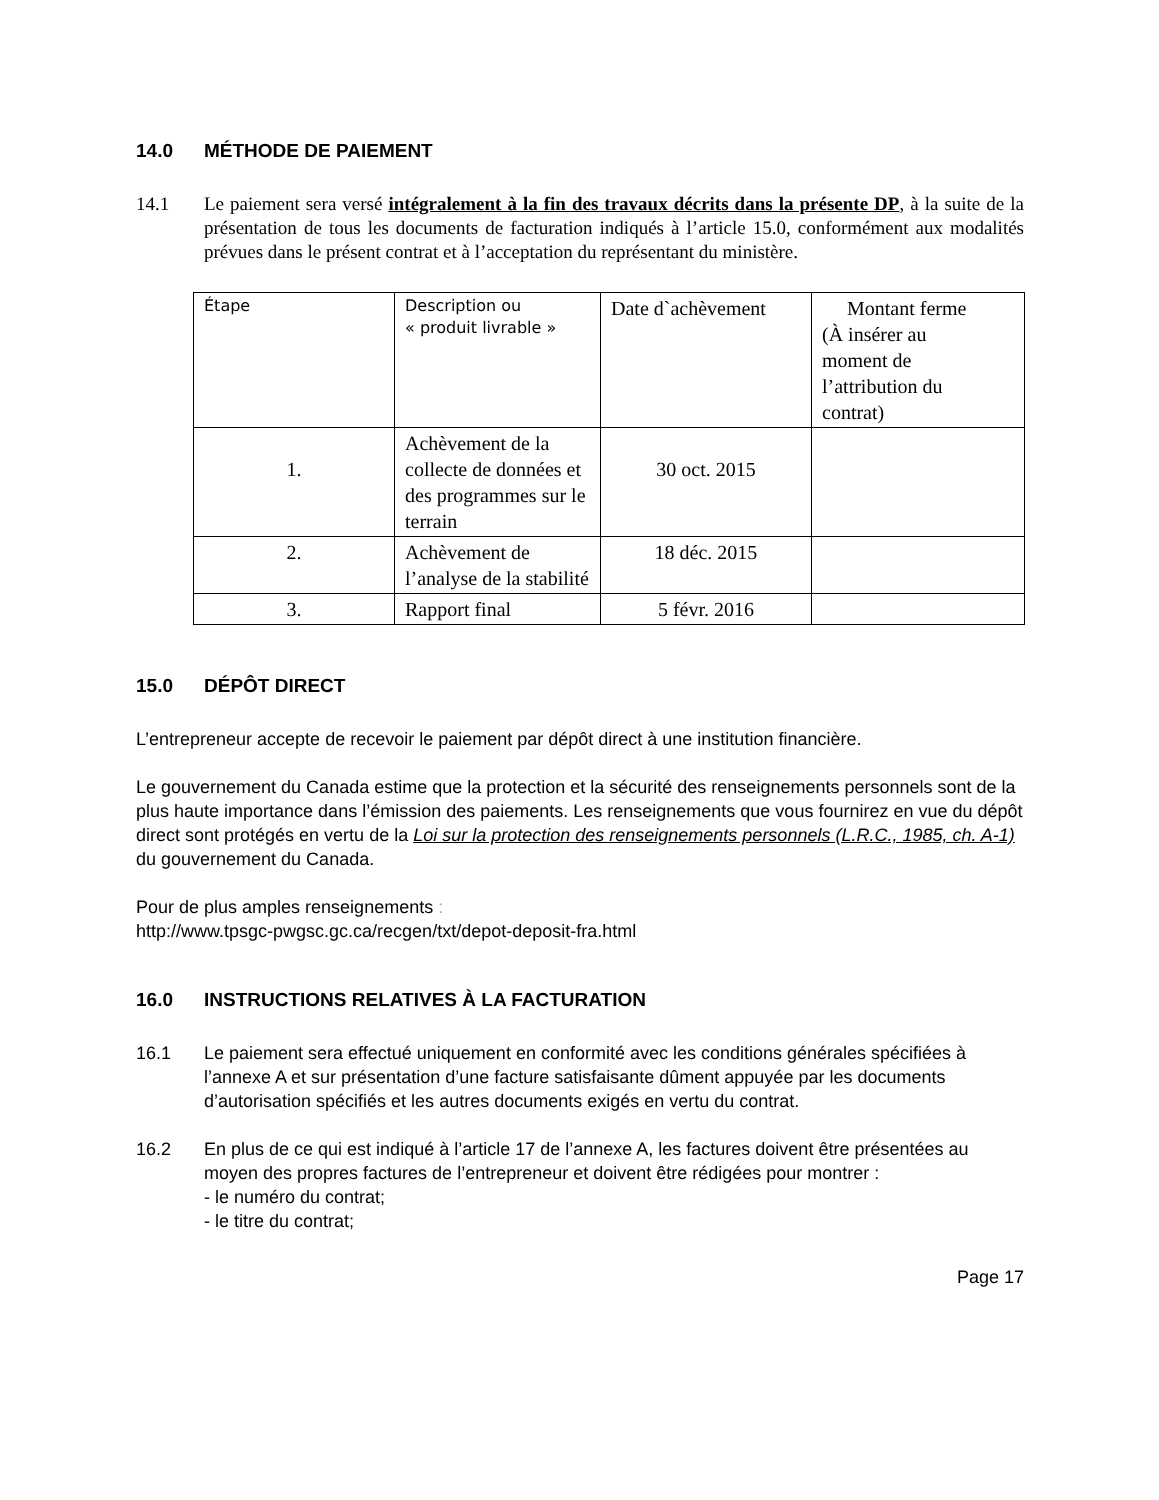14.0 MÉTHODE DE PAIEMENT
14.1 Le paiement sera versé intégralement à la fin des travaux décrits dans la présente DP, à la suite de la présentation de tous les documents de facturation indiqués à l’article 15.0, conformément aux modalités prévues dans le présent contrat et à l’acceptation du représentant du ministère.
| Étape | Description ou « produit livrable » | Date d`achèvement | Montant ferme (À insérer au moment de l’attribution du contrat) |
| 1. | Achèvement de la collecte de données et des programmes sur le terrain | 30 oct. 2015 | |
| 2. | Achèvement de l’analyse de la stabilité | 18 déc. 2015 | |
| 3. | Rapport final | 5 févr. 2016 | |
15.0 DÉPÔT DIRECT
L’entrepreneur accepte de recevoir le paiement par dépôt direct à une institution financière.
Le gouvernement du Canada estime que la protection et la sécurité des renseignements personnels sont de la plus haute importance dans l’émission des paiements. Les renseignements que vous fournirez en vue du dépôt direct sont protégés en vertu de la Loi sur la protection des renseignements personnels (L.R.C., 1985, ch. A-1) du gouvernement du Canada.
Pour de plus amples renseignements :
http://www.tpsgc-pwgsc.gc.ca/recgen/txt/depot-deposit-fra.html
16.0 INSTRUCTIONS RELATIVES À LA FACTURATION
16.1 Le paiement sera effectué uniquement en conformité avec les conditions générales spécifiées à l’annexe A et sur présentation d’une facture satisfaisante dûment appuyée par les documents d’autorisation spécifiés et les autres documents exigés en vertu du contrat.
16.2 En plus de ce qui est indiqué à l’article 17 de l’annexe A, les factures doivent être présentées au moyen des propres factures de l’entrepreneur et doivent être rédigées pour montrer :
- le numéro du contrat;
- le titre du contrat;
Page 17